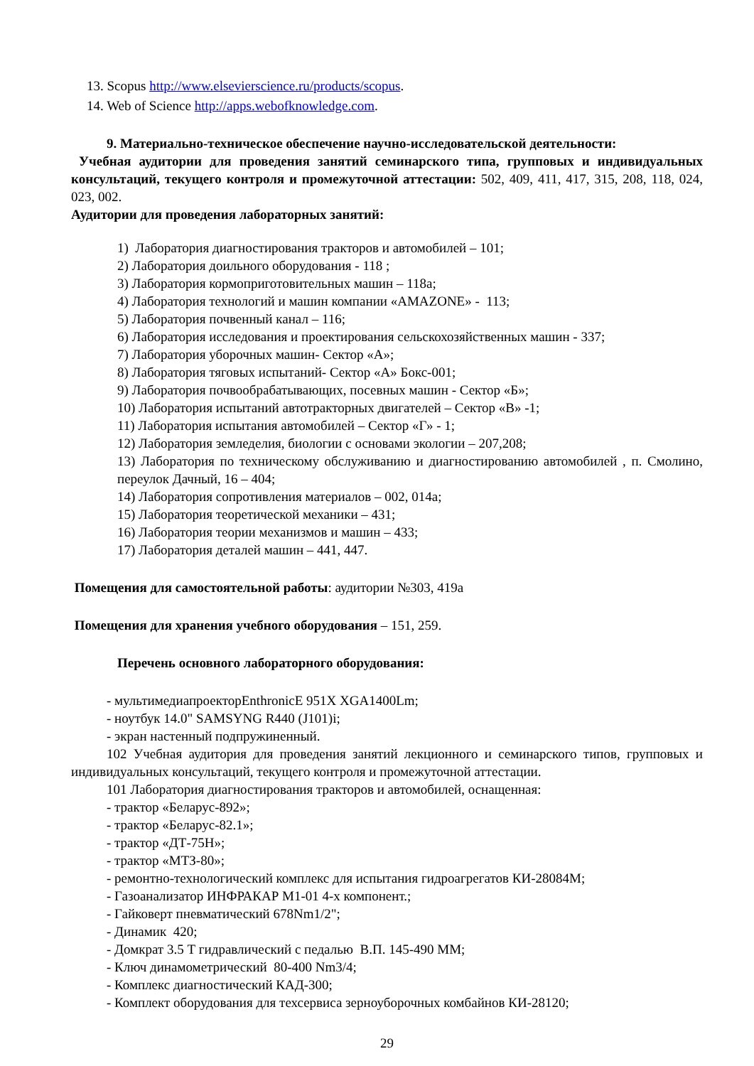13. Scopus http://www.elsevierscience.ru/products/scopus.
14. Web of Science http://apps.webofknowledge.com.
9. Материально-техническое обеспечение научно-исследовательской деятельности:
Учебная аудитории для проведения занятий семинарского типа, групповых и индивидуальных консультаций, текущего контроля и промежуточной аттестации: 502, 409, 411, 417, 315, 208, 118, 024, 023, 002.
Аудитории для проведения лабораторных занятий:
1) Лаборатория диагностирования тракторов и автомобилей – 101;
2) Лаборатория доильного оборудования - 118 ;
3) Лаборатория кормоприготовительных машин – 118а;
4) Лаборатория технологий и машин компании «AMAZONE» - 113;
5) Лаборатория почвенный канал – 116;
6) Лаборатория исследования и проектирования сельскохозяйственных машин - 337;
7) Лаборатория уборочных машин- Сектор «А»;
8) Лаборатория тяговых испытаний- Сектор «А» Бокс-001;
9) Лаборатория почвообрабатывающих, посевных машин - Сектор «Б»;
10) Лаборатория испытаний автотракторных двигателей – Сектор «В» -1;
11) Лаборатория испытания автомобилей – Сектор «Г» - 1;
12) Лаборатория земледелия, биологии с основами экологии – 207,208;
13) Лаборатория по техническому обслуживанию и диагностированию автомобилей , п. Смолино, переулок Дачный, 16 – 404;
14) Лаборатория сопротивления материалов – 002, 014а;
15) Лаборатория теоретической механики – 431;
16) Лаборатория теории механизмов и машин – 433;
17) Лаборатория деталей машин – 441, 447.
Помещения для самостоятельной работы: аудитории №303, 419а
Помещения для хранения учебного оборудования – 151, 259.
Перечень основного лабораторного оборудования:
- мультимедиапроекторEnthronicE 951X XGA1400Lm;
- ноутбук 14.0" SAMSYNG R440 (J101)i;
- экран настенный подпружиненный.
102 Учебная аудитория для проведения занятий лекционного и семинарского типов, групповых и индивидуальных консультаций, текущего контроля и промежуточной аттестации.
101 Лаборатория диагностирования тракторов и автомобилей, оснащенная:
- трактор «Беларус-892»;
- трактор «Беларус-82.1»;
- трактор «ДТ-75Н»;
- трактор «МТЗ-80»;
- ремонтно-технологический комплекс для испытания гидроагрегатов КИ-28084М;
- Газоанализатор ИНФРАКАР М1-01 4-х компонент.;
- Гайковерт пневматический 678Nm1/2";
- Динамик 420;
- Домкрат 3.5 Т гидравлический с педалью В.П. 145-490 ММ;
- Ключ динамометрический 80-400 Nm3/4;
- Комплекс диагностический КАД-300;
- Комплект оборудования для техсервиса зерноуборочных комбайнов КИ-28120;
29